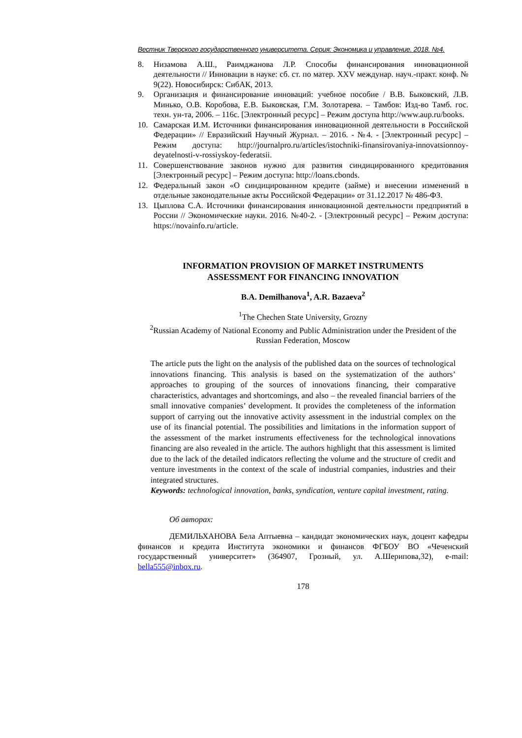Вестник Тверского государственного университета. Серия: Экономика и управление. 2018. №4.
8. Низамова А.Ш., Раимджанова Л.Р. Способы финансирования инновационной деятельности // Инновации в науке: сб. ст. по матер. XXV междунар. науч.-практ. конф. № 9(22). Новосибирск: СибАК, 2013.
9. Организация и финансирование инноваций: учебное пособие / В.В. Быковский, Л.В. Минько, О.В. Коробова, Е.В. Быковская, Г.М. Золотарева. – Тамбов: Изд-во Тамб. гос. техн. ун-та, 2006. – 116с. [Электронный ресурс] – Режим доступа http://www.aup.ru/books.
10. Самарская И.М. Источники финансирования инновационной деятельности в Российской Федерации» // Евразийский Научный Журнал. – 2016. - №4. - [Электронный ресурс] – Режим доступа: http://journalpro.ru/articles/istochniki-finansirovaniya-innovatsionnoy-deyatelnosti-v-rossiyskoy-federatsii.
11. Совершенствование законов нужно для развития синдицированного кредитования [Электронный ресурс] – Режим доступа: http://loans.cbonds.
12. Федеральный закон «О синдицированном кредите (займе) и внесении изменений в отдельные законодательные акты Российской Федерации» от 31.12.2017 № 486-ФЗ.
13. Цыплова С.А. Источники финансирования инновационной деятельности предприятий в России // Экономические науки. 2016. №40-2. - [Электронный ресурс] – Режим доступа: https://novainfo.ru/article.
INFORMATION PROVISION OF MARKET INSTRUMENTS
ASSESSMENT FOR FINANCING INNOVATION
B.A. Demilhanova<sup>1</sup>, A.R. Bazaeva<sup>2</sup>
<sup>1</sup> The Chechen State University, Grozny
<sup>2</sup> Russian Academy of National Economy and Public Administration under the President of the Russian Federation, Moscow
The article puts the light on the analysis of the published data on the sources of technological innovations financing. This analysis is based on the systematization of the authors’ approaches to grouping of the sources of innovations financing, their comparative characteristics, advantages and shortcomings, and also – the revealed financial barriers of the small innovative companies’ development. It provides the completeness of the information support of carrying out the innovative activity assessment in the industrial complex on the use of its financial potential. The possibilities and limitations in the information support of the assessment of the market instruments effectiveness for the technological innovations financing are also revealed in the article. The authors highlight that this assessment is limited due to the lack of the detailed indicators reflecting the volume and the structure of credit and venture investments in the context of the scale of industrial companies, industries and their integrated structures.
Keywords: technological innovation, banks, syndication, venture capital investment, rating.
Об авторах:
ДЕМИЛЬХАНОВА Бела Аптыевна – кандидат экономических наук, доцент кафедры финансов и кредита Института экономики и финансов ФГБОУ ВО «Чеченский государственный университет» (364907, Грозный, ул. А.Шерипова,32), e-mail: bella555@inbox.ru.
178